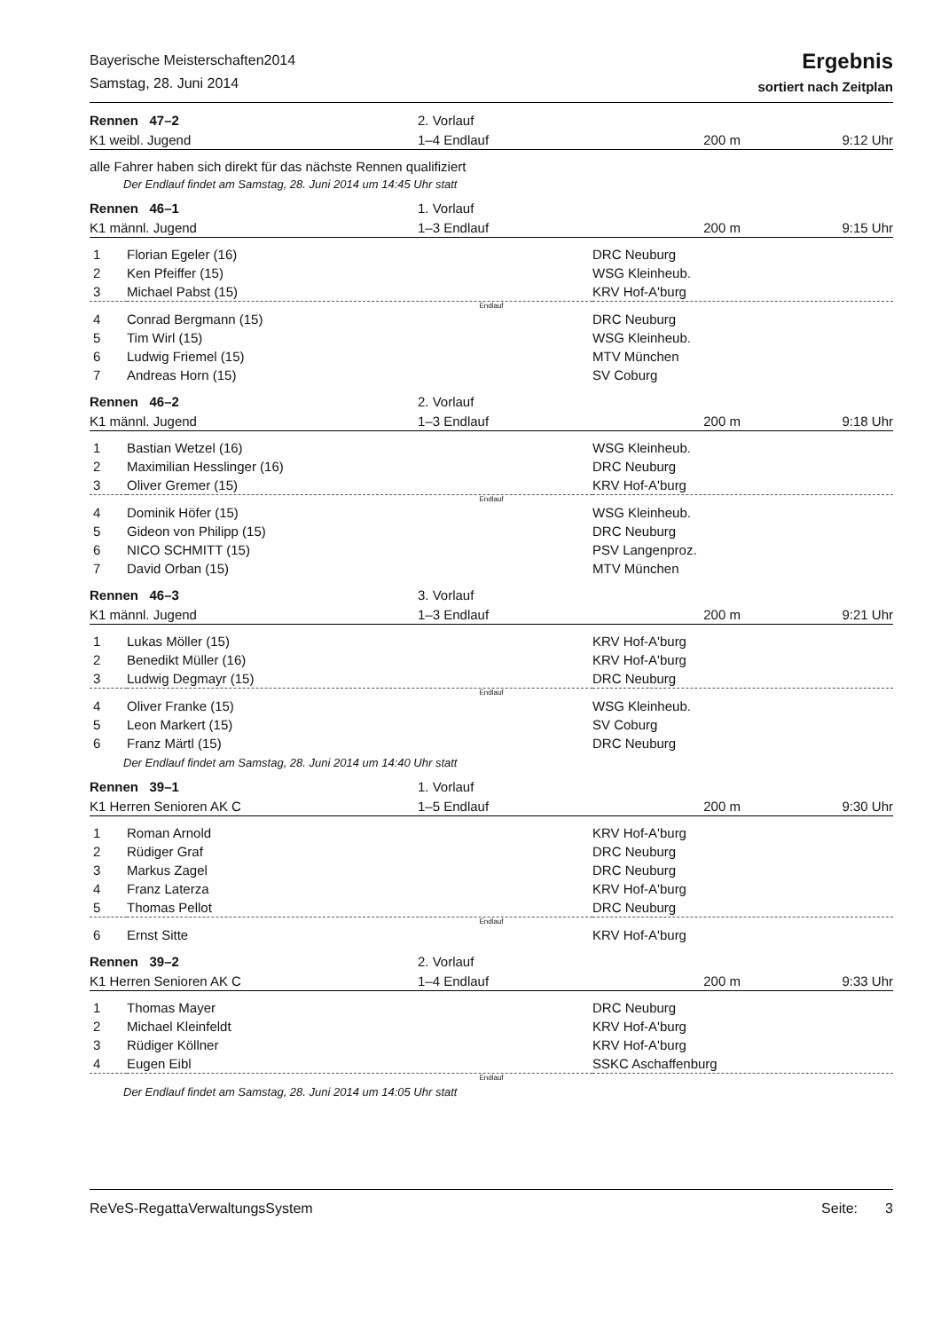Bayerische Meisterschaften2014
Samstag, 28. Juni 2014
Ergebnis
sortiert nach Zeitplan
| Rennen 47–2 | 2. Vorlauf | | |
| K1 weibl. Jugend | 1–4 Endlauf | 200 m | 9:12 Uhr |
alle Fahrer haben sich direkt für das nächste Rennen qualifiziert
Der Endlauf findet am Samstag, 28. Juni 2014 um 14:45 Uhr statt
| Rennen 46–1 | 1. Vorlauf | | |
| K1 männl. Jugend | 1–3 Endlauf | 200 m | 9:15 Uhr |
| 1 | Florian Egeler (16) | DRC Neuburg |
| 2 | Ken Pfeiffer (15) | WSG Kleinheub. |
| 3 | Michael Pabst (15) | KRV Hof-A'burg |
| Endlauf | | |
| 4 | Conrad Bergmann (15) | DRC Neuburg |
| 5 | Tim Wirl (15) | WSG Kleinheub. |
| 6 | Ludwig Friemel (15) | MTV München |
| 7 | Andreas Horn (15) | SV Coburg |
| Rennen 46–2 | 2. Vorlauf | | |
| K1 männl. Jugend | 1–3 Endlauf | 200 m | 9:18 Uhr |
| 1 | Bastian Wetzel (16) | WSG Kleinheub. |
| 2 | Maximilian Hesslinger (16) | DRC Neuburg |
| 3 | Oliver Gremer (15) | KRV Hof-A'burg |
| Endlauf | | |
| 4 | Dominik Höfer (15) | WSG Kleinheub. |
| 5 | Gideon von Philipp (15) | DRC Neuburg |
| 6 | NICO SCHMITT (15) | PSV Langenproz. |
| 7 | David Orban (15) | MTV München |
| Rennen 46–3 | 3. Vorlauf | | |
| K1 männl. Jugend | 1–3 Endlauf | 200 m | 9:21 Uhr |
| 1 | Lukas Möller (15) | KRV Hof-A'burg |
| 2 | Benedikt Müller (16) | KRV Hof-A'burg |
| 3 | Ludwig Degmayr (15) | DRC Neuburg |
| Endlauf | | |
| 4 | Oliver Franke (15) | WSG Kleinheub. |
| 5 | Leon Markert (15) | SV Coburg |
| 6 | Franz Märtl (15) | DRC Neuburg |
Der Endlauf findet am Samstag, 28. Juni 2014 um 14:40 Uhr statt
| Rennen 39–1 | 1. Vorlauf | | |
| K1 Herren Senioren AK C | 1–5 Endlauf | 200 m | 9:30 Uhr |
| 1 | Roman Arnold | KRV Hof-A'burg |
| 2 | Rüdiger Graf | DRC Neuburg |
| 3 | Markus Zagel | DRC Neuburg |
| 4 | Franz Laterza | KRV Hof-A'burg |
| 5 | Thomas Pellot | DRC Neuburg |
| Endlauf | | |
| 6 | Ernst Sitte | KRV Hof-A'burg |
| Rennen 39–2 | 2. Vorlauf | | |
| K1 Herren Senioren AK C | 1–4 Endlauf | 200 m | 9:33 Uhr |
| 1 | Thomas Mayer | DRC Neuburg |
| 2 | Michael Kleinfeldt | KRV Hof-A'burg |
| 3 | Rüdiger Köllner | KRV Hof-A'burg |
| 4 | Eugen Eibl | SSKC Aschaffenburg |
| Endlauf | | |
Der Endlauf findet am Samstag, 28. Juni 2014 um 14:05 Uhr statt
ReVeS-RegattaVerwaltungsSystem Seite: 3